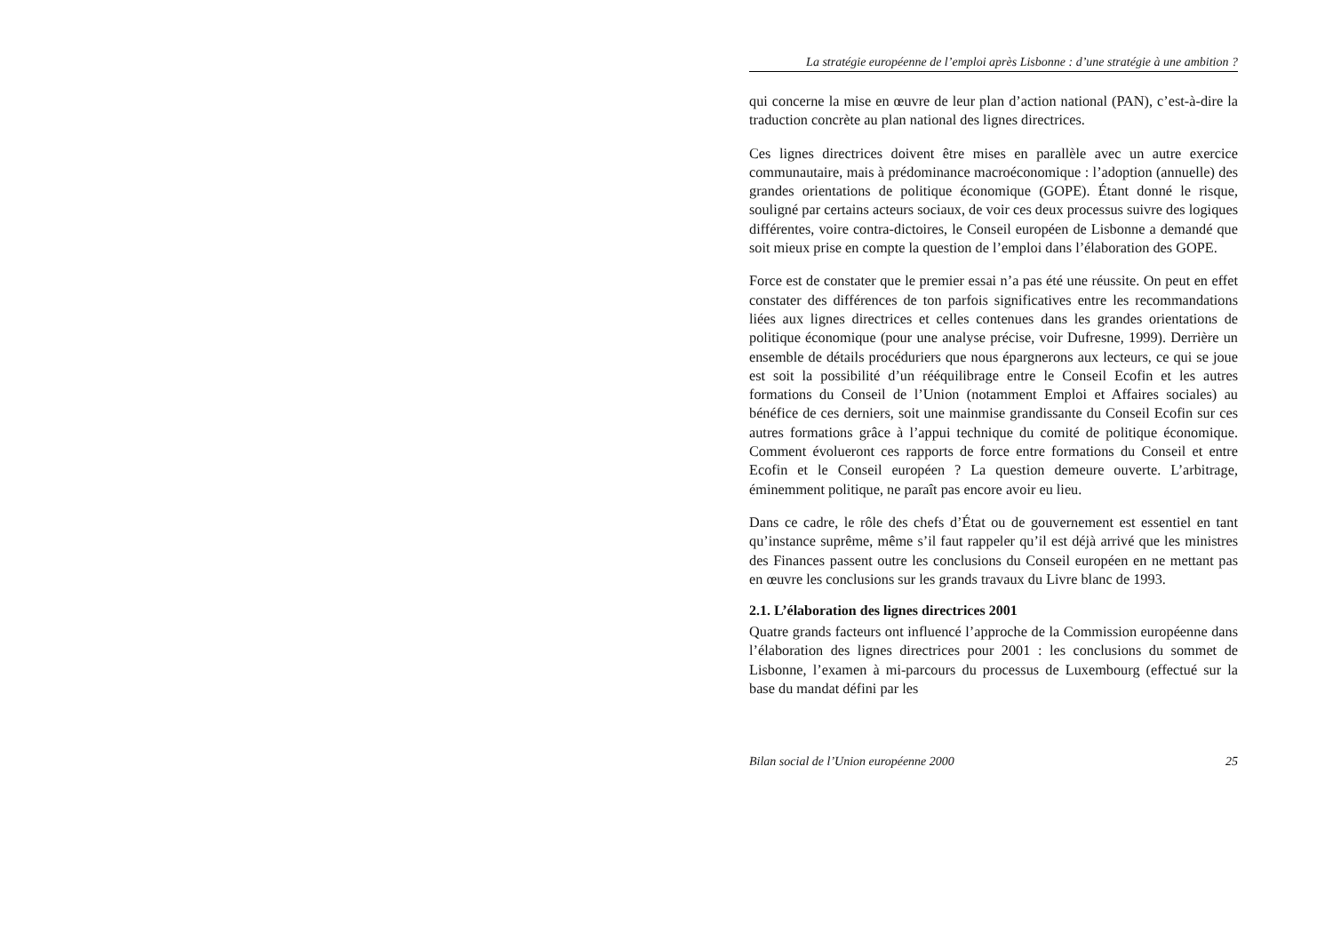La stratégie européenne de l’emploi après Lisbonne : d’une stratégie à une ambition ?
qui concerne la mise en œuvre de leur plan d’action national (PAN), c’est-à-dire la traduction concrète au plan national des lignes directrices.
Ces lignes directrices doivent être mises en parallèle avec un autre exercice communautaire, mais à prédominance macroéconomique : l’adoption (annuelle) des grandes orientations de politique économique (GOPE). Étant donné le risque, souligné par certains acteurs sociaux, de voir ces deux processus suivre des logiques différentes, voire contra-dictoires, le Conseil européen de Lisbonne a demandé que soit mieux prise en compte la question de l’emploi dans l’élaboration des GOPE.
Force est de constater que le premier essai n’a pas été une réussite. On peut en effet constater des différences de ton parfois significatives entre les recommandations liées aux lignes directrices et celles contenues dans les grandes orientations de politique économique (pour une analyse précise, voir Dufresne, 1999). Derrière un ensemble de détails procéduriers que nous épargnerons aux lecteurs, ce qui se joue est soit la possibilité d’un rééquilibrage entre le Conseil Ecofin et les autres formations du Conseil de l’Union (notamment Emploi et Affaires sociales) au bénéfice de ces derniers, soit une mainmise grandissante du Conseil Ecofin sur ces autres formations grâce à l’appui technique du comité de politique économique. Comment évolueront ces rapports de force entre formations du Conseil et entre Ecofin et le Conseil européen ? La question demeure ouverte. L’arbitrage, éminemment politique, ne paraît pas encore avoir eu lieu.
Dans ce cadre, le rôle des chefs d’État ou de gouvernement est essentiel en tant qu’instance suprême, même s’il faut rappeler qu’il est déjà arrivé que les ministres des Finances passent outre les conclusions du Conseil européen en ne mettant pas en œuvre les conclusions sur les grands travaux du Livre blanc de 1993.
2.1. L’élaboration des lignes directrices 2001
Quatre grands facteurs ont influencé l’approche de la Commission européenne dans l’élaboration des lignes directrices pour 2001 : les conclusions du sommet de Lisbonne, l’examen à mi-parcours du processus de Luxembourg (effectué sur la base du mandat défini par les
Bilan social de l’Union européenne 2000 25